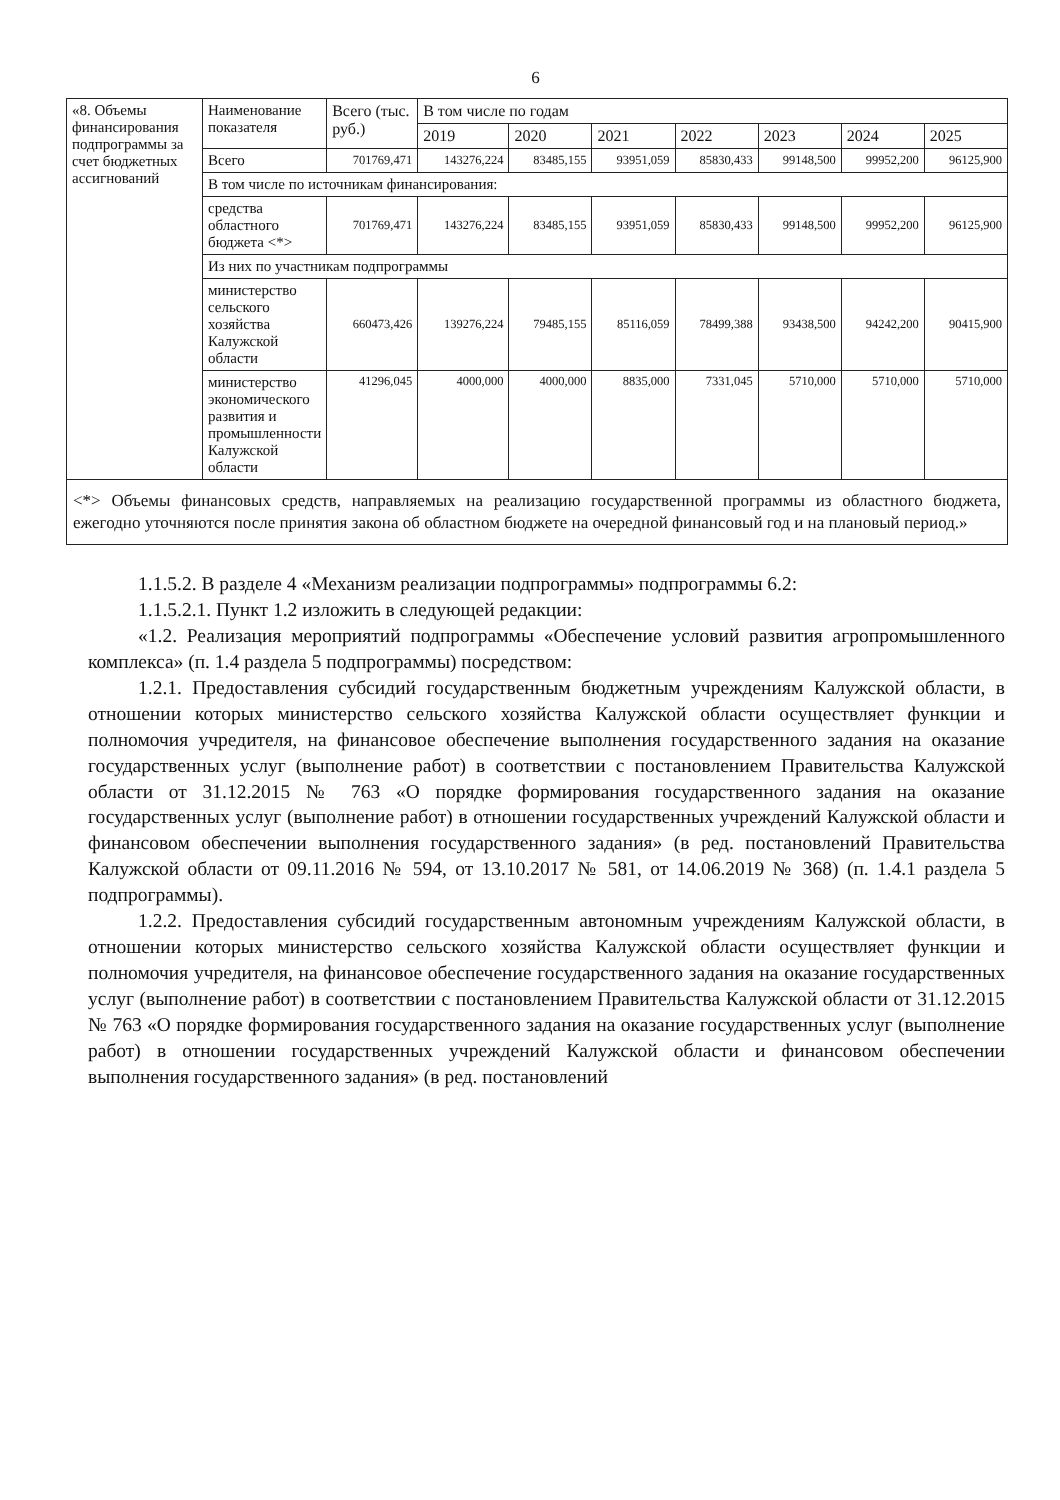6
| «8. Объемы финансирования подпрограммы за счет бюджетных ассигнований | Наименование показателя | Всего (тыс. руб.) | В том числе по годам | | | | | | |
| | | | 2019 | 2020 | 2021 | 2022 | 2023 | 2024 | 2025 |
| | Всего | 701769,471 | 143276,224 | 83485,155 | 93951,059 | 85830,433 | 99148,500 | 99952,200 | 96125,900 |
| | В том числе по источникам финансирования: | | | | | | | | |
| | средства областного бюджета <*> | 701769,471 | 143276,224 | 83485,155 | 93951,059 | 85830,433 | 99148,500 | 99952,200 | 96125,900 |
| | Из них по участникам подпрограммы | | | | | | | | |
| | министерство сельского хозяйства Калужской области | 660473,426 | 139276,224 | 79485,155 | 85116,059 | 78499,388 | 93438,500 | 94242,200 | 90415,900 |
| | министерство экономического развития и промышленности Калужской области | 41296,045 | 4000,000 | 4000,000 | 8835,000 | 7331,045 | 5710,000 | 5710,000 | 5710,000 |
<*> Объемы финансовых средств, направляемых на реализацию государственной программы из областного бюджета, ежегодно уточняются после принятия закона об областном бюджете на очередной финансовый год и на плановый период.»
1.1.5.2. В разделе 4 «Механизм реализации подпрограммы» подпрограммы 6.2:
1.1.5.2.1. Пункт 1.2 изложить в следующей редакции:
«1.2. Реализация мероприятий подпрограммы «Обеспечение условий развития агропромышленного комплекса» (п. 1.4 раздела 5 подпрограммы) посредством:
1.2.1. Предоставления субсидий государственным бюджетным учреждениям Калужской области, в отношении которых министерство сельского хозяйства Калужской области осуществляет функции и полномочия учредителя, на финансовое обеспечение выполнения государственного задания на оказание государственных услуг (выполнение работ) в соответствии с постановлением Правительства Калужской области от 31.12.2015 № 763 «О порядке формирования государственного задания на оказание государственных услуг (выполнение работ) в отношении государственных учреждений Калужской области и финансовом обеспечении выполнения государственного задания» (в ред. постановлений Правительства Калужской области от 09.11.2016 № 594, от 13.10.2017 № 581, от 14.06.2019 № 368) (п. 1.4.1 раздела 5 подпрограммы).
1.2.2. Предоставления субсидий государственным автономным учреждениям Калужской области, в отношении которых министерство сельского хозяйства Калужской области осуществляет функции и полномочия учредителя, на финансовое обеспечение государственного задания на оказание государственных услуг (выполнение работ) в соответствии с постановлением Правительства Калужской области от 31.12.2015 № 763 «О порядке формирования государственного задания на оказание государственных услуг (выполнение работ) в отношении государственных учреждений Калужской области и финансовом обеспечении выполнения государственного задания» (в ред. постановлений